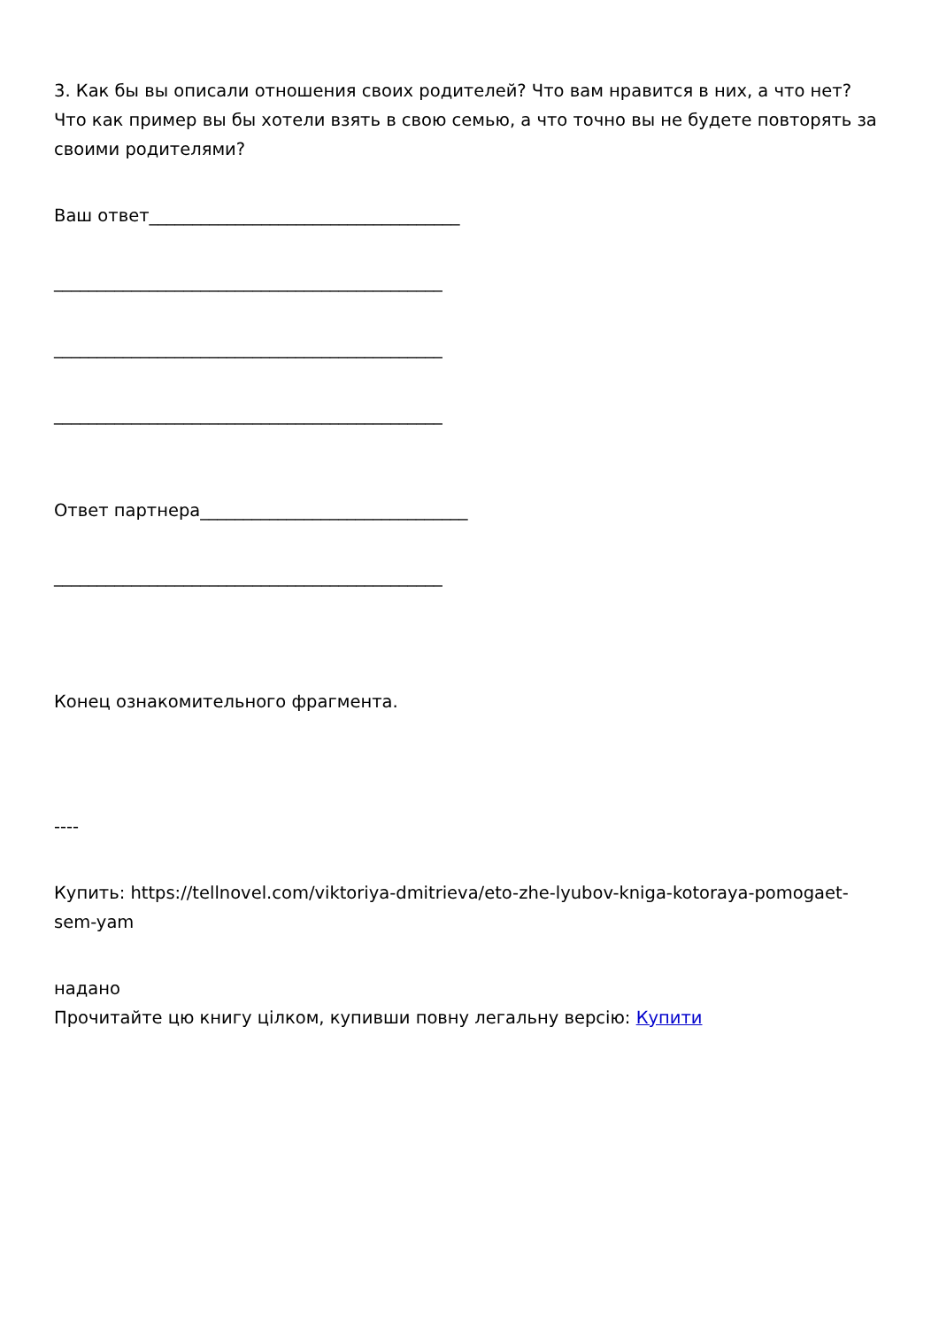3. Как бы вы описали отношения своих родителей? Что вам нравится в них, а что нет? Что как пример вы бы хотели взять в свою семью, а что точно вы не будете повторять за своими родителями?
Ваш ответ____________________________________
_____________________________________________
_____________________________________________
_____________________________________________
Ответ партнера_______________________________
_____________________________________________
Конец ознакомительного фрагмента.
----
Купить: https://tellnovel.com/viktoriya-dmitrieva/eto-zhe-lyubov-kniga-kotoraya-pomogaet-sem-yam
надано
Прочитайте цю книгу цілком, купивши повну легальну версію: Купити